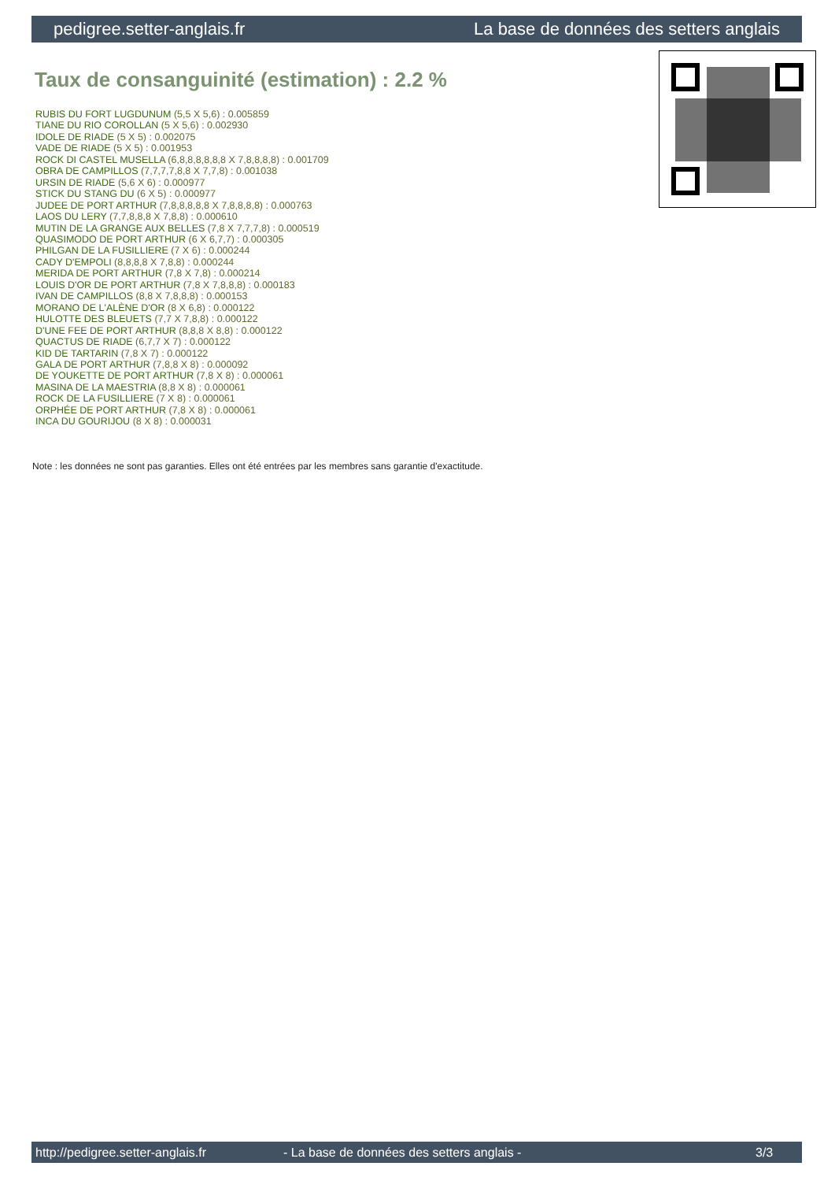pedigree.setter-anglais.fr La base de données des setters anglais
Taux de consanguinité (estimation) : 2.2 %
RUBIS DU FORT LUGDUNUM (5,5 X 5,6) : 0.005859
TIANE DU RIO COROLLAN (5 X 5,6) : 0.002930
IDOLE DE RIADE (5 X 5) : 0.002075
VADE DE RIADE (5 X 5) : 0.001953
ROCK DI CASTEL MUSELLA (6,8,8,8,8,8,8 X 7,8,8,8,8) : 0.001709
OBRA DE CAMPILLOS (7,7,7,7,8,8 X 7,7,8) : 0.001038
URSIN DE RIADE (5,6 X 6) : 0.000977
STICK DU STANG DU (6 X 5) : 0.000977
JUDEE DE PORT ARTHUR (7,8,8,8,8,8 X 7,8,8,8,8) : 0.000763
LAOS DU LERY (7,7,8,8,8 X 7,8,8) : 0.000610
MUTIN DE LA GRANGE AUX BELLES (7,8 X 7,7,7,8) : 0.000519
QUASIMODO DE PORT ARTHUR (6 X 6,7,7) : 0.000305
PHILGAN DE LA FUSILLIERE (7 X 6) : 0.000244
CADY D'EMPOLI (8,8,8,8 X 7,8,8) : 0.000244
MERIDA DE PORT ARTHUR (7,8 X 7,8) : 0.000214
LOUIS D'OR DE PORT ARTHUR (7,8 X 7,8,8,8) : 0.000183
IVAN DE CAMPILLOS (8,8 X 7,8,8,8) : 0.000153
MORANO DE L'ALÈNE D'OR (8 X 6,8) : 0.000122
HULOTTE DES BLEUETS (7,7 X 7,8,8) : 0.000122
D'UNE FEE DE PORT ARTHUR (8,8,8 X 8,8) : 0.000122
QUACTUS DE RIADE (6,7,7 X 7) : 0.000122
KID DE TARTARIN (7,8 X 7) : 0.000122
GALA DE PORT ARTHUR (7,8,8 X 8) : 0.000092
DE YOUKETTE DE PORT ARTHUR (7,8 X 8) : 0.000061
MASINA DE LA MAESTRIA (8,8 X 8) : 0.000061
ROCK DE LA FUSILLIERE (7 X 8) : 0.000061
ORPHÉE DE PORT ARTHUR (7,8 X 8) : 0.000061
INCA DU GOURIJOU (8 X 8) : 0.000031
Note : les données ne sont pas garanties. Elles ont été entrées par les membres sans garantie d'exactitude.
http://pedigree.setter-anglais.fr - La base de données des setters anglais - 3/3